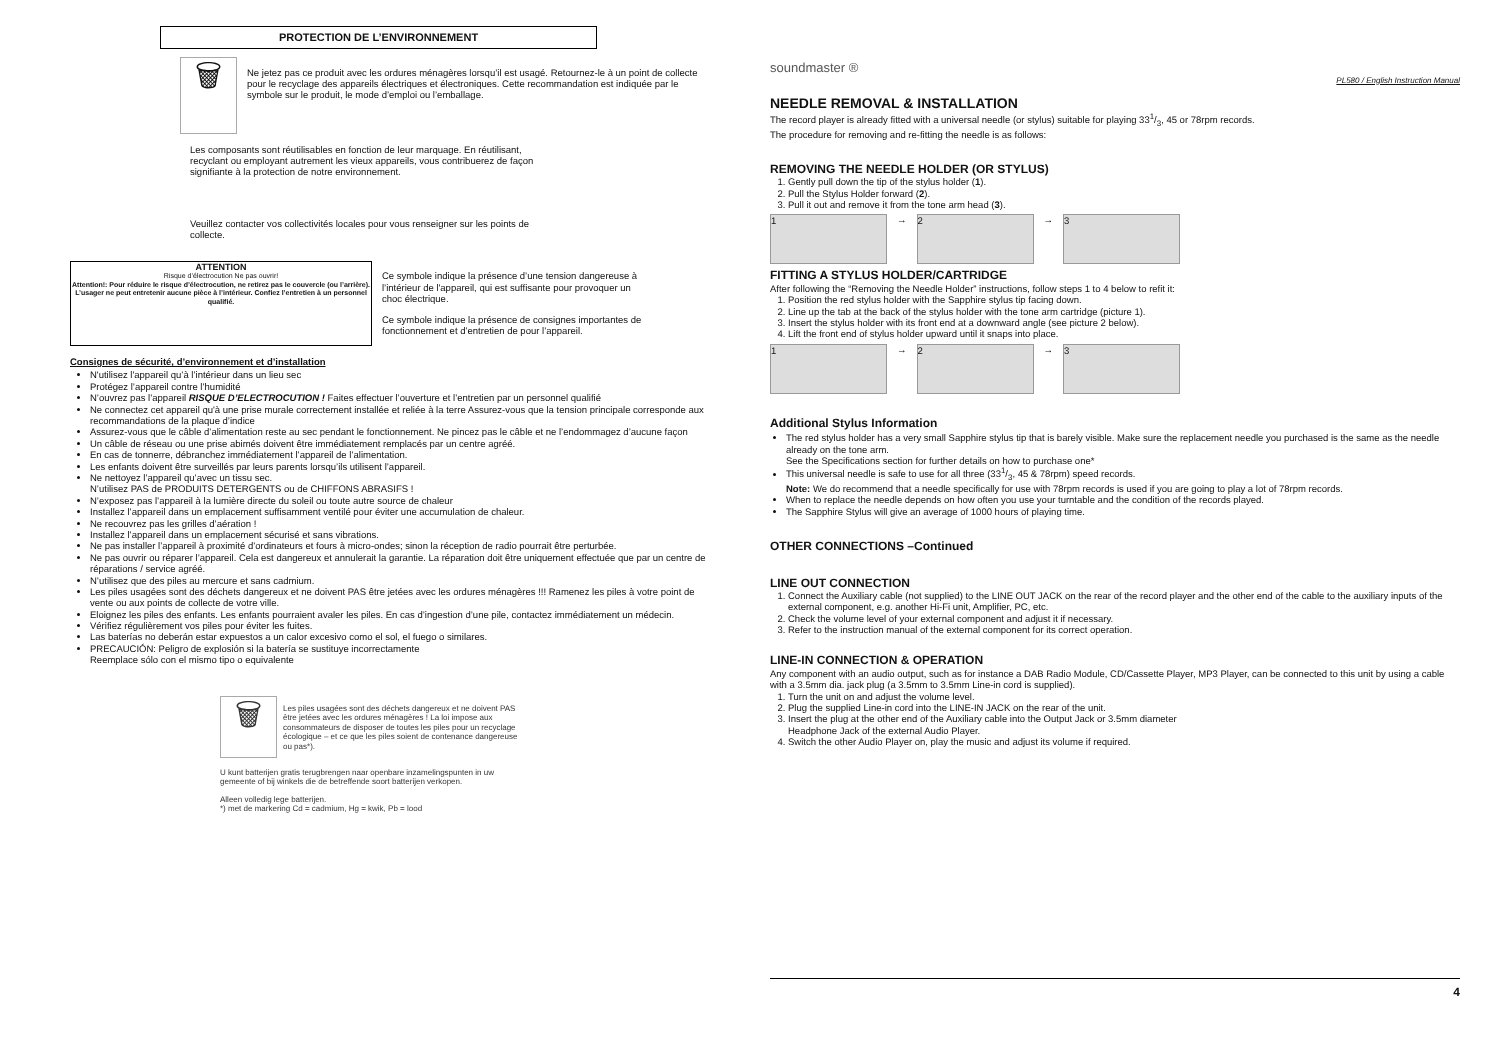PROTECTION DE L’ENVIRONNEMENT
🗑
Ne jetez pas ce produit avec les ordures ménagères lorsqu’il est usagé. Retournez-le à un point de collecte pour le recyclage des appareils électriques et électroniques. Cette recommandation est indiquée par le symbole sur le produit, le mode d’emploi ou l’emballage.
Les composants sont réutilisables en fonction de leur marquage. En réutilisant, recyclant ou employant autrement les vieux appareils, vous contribuerez de façon signifiante à la protection de notre environnement.
Veuillez contacter vos collectivités locales pour vous renseigner sur les points de collecte.
ATTENTION
Risque d’électrocution Ne pas ouvrir!
Attention!: Pour réduire le risque d’électrocution, ne retirez pas le couvercle (ou l’arrière). L’usager ne peut entretenir aucune pièce à l’intérieur. Confiez l’entretien à un personnel qualifié.
Ce symbole indique la présence d’une tension dangereuse à l’intérieur de l'appareil, qui est suffisante pour provoquer un choc électrique.
Ce symbole indique la présence de consignes importantes de fonctionnement et d’entretien de pour l’appareil.
Consignes de sécurité, d’environnement et d’installation
N'utilisez l'appareil qu’à l’intérieur dans un lieu sec
Protégez l’appareil contre l’humidité
N’ouvrez pas l’appareil RISQUE D’ELECTROCUTION ! Faites effectuer l’ouverture et l’entretien par un personnel qualifié
Ne connectez cet appareil qu'à une prise murale correctement installée et reliée à la terre Assurez-vous que la tension principale corresponde aux recommandations de la plaque d’indice
Assurez-vous que le câble d’alimentation reste au sec pendant le fonctionnement. Ne pincez pas le câble et ne l’endommagez d’aucune façon
Un câble de réseau ou une prise abimés doivent être immédiatement remplacés par un centre agréé.
En cas de tonnerre, débranchez immédiatement l’appareil de l’alimentation.
Les enfants doivent être surveillés par leurs parents lorsqu’ils utilisent l’appareil.
Ne nettoyez l’appareil qu’avec un tissu sec.
N’utilisez PAS de PRODUITS DETERGENTS ou de CHIFFONS ABRASIFS !
N’exposez pas l’appareil à la lumière directe du soleil ou toute autre source de chaleur
Installez l’appareil dans un emplacement suffisamment ventilé pour éviter une accumulation de chaleur.
Ne recouvrez pas les grilles d’aération !
Installez l’appareil dans un emplacement sécurisé et sans vibrations.
Ne pas installer l’appareil à proximité d’ordinateurs et fours à micro-ondes; sinon la réception de radio pourrait être perturbée.
Ne pas ouvrir ou réparer l’appareil. Cela est dangereux et annulerait la garantie. La réparation doit être uniquement effectuée que par un centre de réparations / service agréé.
N’utilisez que des piles au mercure et sans cadmium.
Les piles usagées sont des déchets dangereux et ne doivent PAS être jetées avec les ordures ménagères !!! Ramenez les piles à votre point de vente ou aux points de collecte de votre ville.
Eloignez les piles des enfants. Les enfants pourraient avaler les piles. En cas d’ingestion d’une pile, contactez immédiatement un médecin.
Vérifiez régulièrement vos piles pour éviter les fuites.
Las baterías no deberán estar expuestos a un calor excesivo como el sol, el fuego o similares.
PRECAUCIÓN: Peligro de explosión si la batería se sustituye incorrectamente
Reemplace sólo con el mismo tipo o equivalente
🗑
Les piles usagées sont des déchets dangereux et ne doivent PAS être jetées avec les ordures ménagères ! La loi impose aux consommateurs de disposer de toutes les piles pour un recyclage écologique – et ce que les piles soient de contenance dangereuse ou pas*).
U kunt batterijen gratis terugbrengen naar openbare inzamelingspunten in uw gemeente of bij winkels die de betreffende soort batterijen verkopen.
Alleen volledig lege batterijen.
*) met de markering Cd = cadmium, Hg = kwik, Pb = lood
soundmaster ®
PL580 / English Instruction Manual
NEEDLE REMOVAL & INSTALLATION
The record player is already fitted with a universal needle (or stylus) suitable for playing 331/3, 45 or 78rpm records.
The procedure for removing and re-fitting the needle is as follows:
REMOVING THE NEEDLE HOLDER (OR STYLUS)
1. Gently pull down the tip of the stylus holder (1).
2. Pull the Stylus Holder forward (2).
3. Pull it out and remove it from the tone arm head (3).
1
→
2
→
3
FITTING A STYLUS HOLDER/CARTRIDGE
After following the “Removing the Needle Holder” instructions, follow steps 1 to 4 below to refit it:
1. Position the red stylus holder with the Sapphire stylus tip facing down.
2. Line up the tab at the back of the stylus holder with the tone arm cartridge (picture 1).
3. Insert the stylus holder with its front end at a downward angle (see picture 2 below).
4. Lift the front end of stylus holder upward until it snaps into place.
1
→
2
→
3
Additional Stylus Information
The red stylus holder has a very small Sapphire stylus tip that is barely visible. Make sure the replacement needle you purchased is the same as the needle already on the tone arm.
See the Specifications section for further details on how to purchase one*
This universal needle is safe to use for all three (331/3, 45 & 78rpm) speed records.
Note: We do recommend that a needle specifically for use with 78rpm records is used if you are going to play a lot of 78rpm records.
When to replace the needle depends on how often you use your turntable and the condition of the records played.
The Sapphire Stylus will give an average of 1000 hours of playing time.
OTHER CONNECTIONS –Continued
LINE OUT CONNECTION
1. Connect the Auxiliary cable (not supplied) to the LINE OUT JACK on the rear of the record player and the other end of the cable to the auxiliary inputs of the external component, e.g. another Hi-Fi unit, Amplifier, PC, etc.
2. Check the volume level of your external component and adjust it if necessary.
3. Refer to the instruction manual of the external component for its correct operation.
LINE-IN CONNECTION & OPERATION
Any component with an audio output, such as for instance a DAB Radio Module, CD/Cassette Player, MP3 Player, can be connected to this unit by using a cable with a 3.5mm dia. jack plug (a 3.5mm to 3.5mm Line-in cord is supplied).
1. Turn the unit on and adjust the volume level.
2. Plug the supplied Line-in cord into the LINE-IN JACK on the rear of the unit.
3. Insert the plug at the other end of the Auxiliary cable into the Output Jack or 3.5mm diameter
Headphone Jack of the external Audio Player.
4. Switch the other Audio Player on, play the music and adjust its volume if required.
4